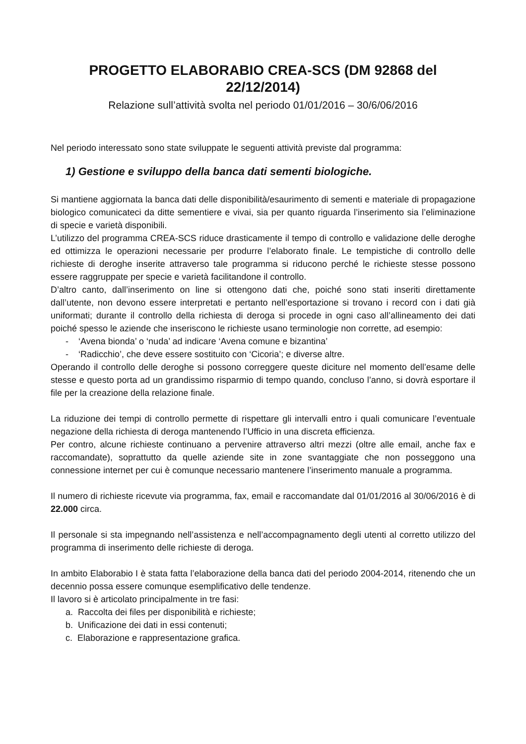PROGETTO ELABORABIO CREA-SCS (DM 92868 del 22/12/2014)
Relazione sull’attività svolta nel periodo 01/01/2016 – 30/6/06/2016
Nel periodo interessato sono state sviluppate le seguenti attività previste dal programma:
1) Gestione e sviluppo della banca dati sementi biologiche.
Si mantiene aggiornata la banca dati delle disponibilità/esaurimento di sementi e materiale di propagazione biologico comunicateci da ditte sementiere e vivai, sia per quanto riguarda l’inserimento sia l’eliminazione di specie e varietà disponibili.
L’utilizzo del programma CREA-SCS riduce drasticamente il tempo di controllo e validazione delle deroghe ed ottimizza le operazioni necessarie per produrre l’elaborato finale. Le tempistiche di controllo delle richieste di deroghe inserite attraverso tale programma si riducono perché le richieste stesse possono essere raggruppate per specie e varietà facilitandone il controllo.
D’altro canto, dall’inserimento on line si ottengono dati che, poiché sono stati inseriti direttamente dall’utente, non devono essere interpretati e pertanto nell’esportazione si trovano i record con i dati già uniformati; durante il controllo della richiesta di deroga si procede in ogni caso all’allineamento dei dati poiché spesso le aziende che inseriscono le richieste usano terminologie non corrette, ad esempio:
- ‘Avena bionda’ o ‘nuda’ ad indicare ‘Avena comune e bizantina’
- ‘Radicchio’, che deve essere sostituito con ‘Cicoria’; e diverse altre.
Operando il controllo delle deroghe si possono correggere queste diciture nel momento dell’esame delle stesse e questo porta ad un grandissimo risparmio di tempo quando, concluso l’anno, si dovrà esportare il file per la creazione della relazione finale.
La riduzione dei tempi di controllo permette di rispettare gli intervalli entro i quali comunicare l’eventuale negazione della richiesta di deroga mantenendo l’Ufficio in una discreta efficienza.
Per contro, alcune richieste continuano a pervenire attraverso altri mezzi (oltre alle email, anche fax e raccomandate), soprattutto da quelle aziende site in zone svantaggiate che non posseggono una connessione internet per cui è comunque necessario mantenere l’inserimento manuale a programma.
Il numero di richieste ricevute via programma, fax, email e raccomandate dal 01/01/2016 al 30/06/2016 è di 22.000 circa.
Il personale si sta impegnando nell’assistenza e nell’accompagnamento degli utenti al corretto utilizzo del programma di inserimento delle richieste di deroga.
In ambito Elaborabio I è stata fatta l’elaborazione della banca dati del periodo 2004-2014, ritenendo che un decennio possa essere comunque esemplificativo delle tendenze.
Il lavoro si è articolato principalmente in tre fasi:
a. Raccolta dei files per disponibilità e richieste;
b. Unificazione dei dati in essi contenuti;
c. Elaborazione e rappresentazione grafica.